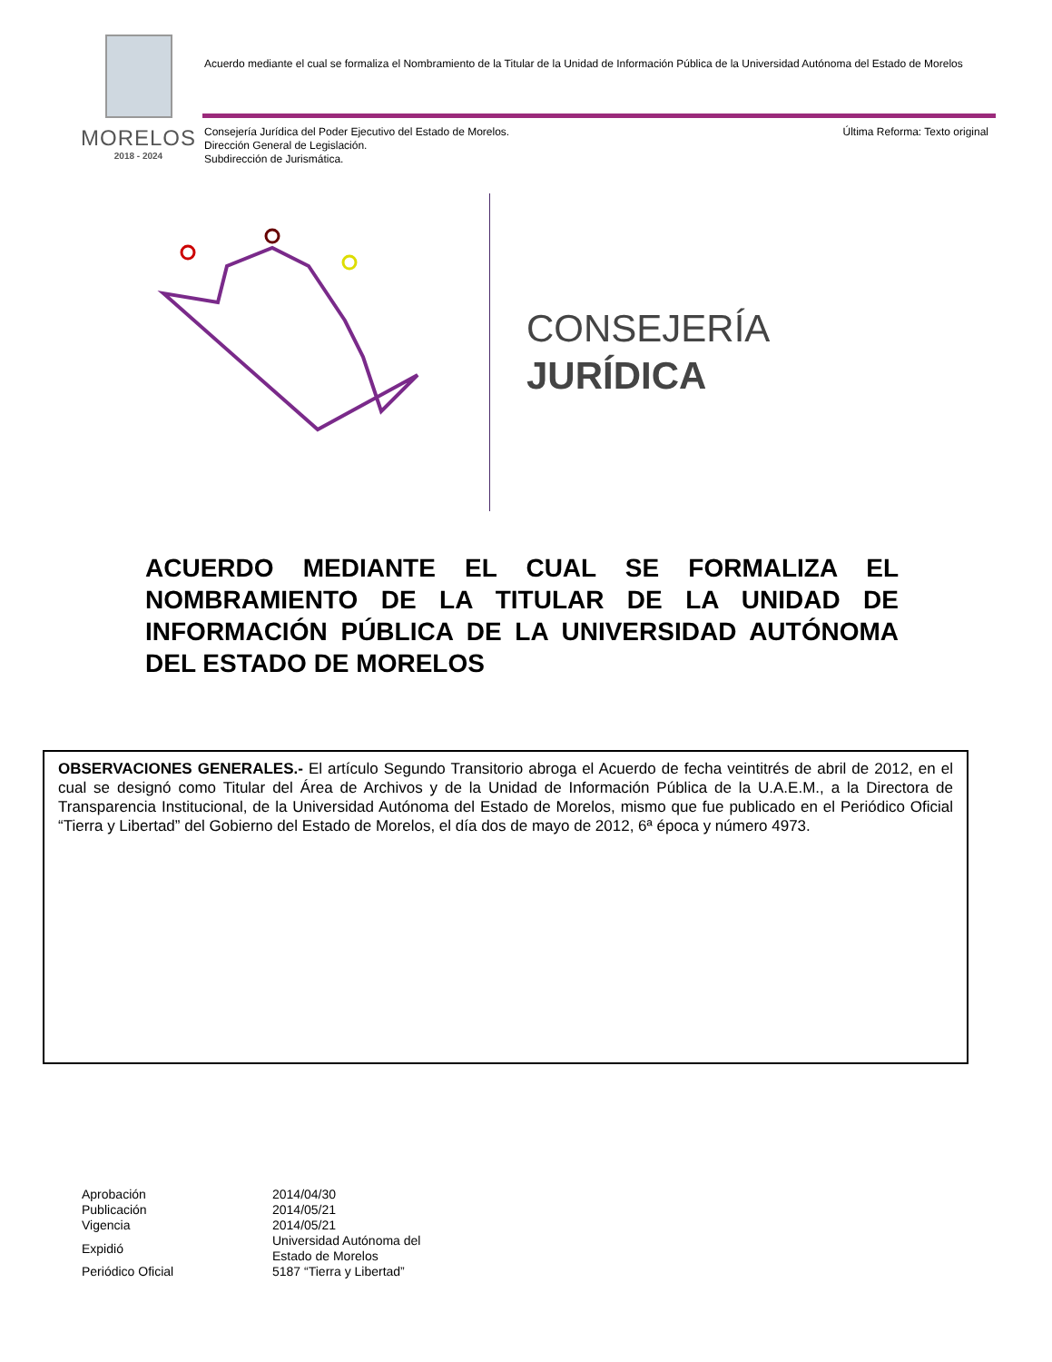MORELOS
2018 - 2024
Acuerdo mediante el cual se formaliza el Nombramiento de la Titular de la Unidad de Información Pública de la Universidad Autónoma del Estado de Morelos
Consejería Jurídica del Poder Ejecutivo del Estado de Morelos.
Dirección General de Legislación.
Subdirección de Jurismática.
Última Reforma: Texto original
CONSEJERÍA
JURÍDICA
ACUERDO MEDIANTE EL CUAL SE FORMALIZA EL NOMBRAMIENTO DE LA TITULAR DE LA UNIDAD DE INFORMACIÓN PÚBLICA DE LA UNIVERSIDAD AUTÓNOMA DEL ESTADO DE MORELOS
OBSERVACIONES GENERALES.- El artículo Segundo Transitorio abroga el Acuerdo de fecha veintitrés de abril de 2012, en el cual se designó como Titular del Área de Archivos y de la Unidad de Información Pública de la U.A.E.M., a la Directora de Transparencia Institucional, de la Universidad Autónoma del Estado de Morelos, mismo que fue publicado en el Periódico Oficial “Tierra y Libertad” del Gobierno del Estado de Morelos, el día dos de mayo de 2012, 6ª época y número 4973.
| Aprobación | 2014/04/30 |
| Publicación | 2014/05/21 |
| Vigencia | 2014/05/21 |
| Expidió | Universidad Autónoma del Estado de Morelos |
| Periódico Oficial | 5187 “Tierra y Libertad” |